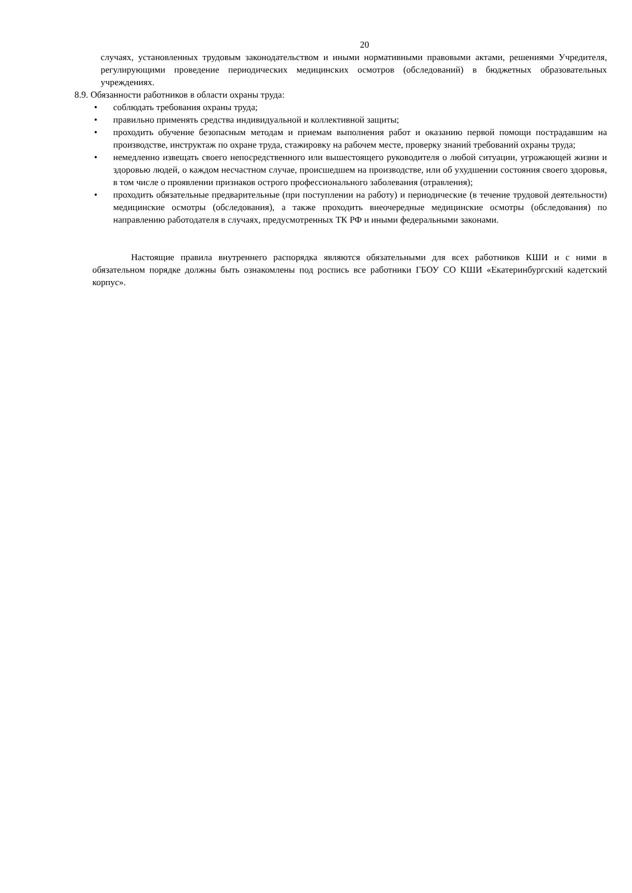20
случаях, установленных трудовым законодательством и иными нормативными правовыми актами, решениями Учредителя, регулирующими проведение периодических медицинских осмотров (обследований) в бюджетных образовательных учреждениях.
8.9. Обязанности работников в области охраны труда:
• соблюдать требования охраны труда;
• правильно применять средства индивидуальной и коллективной защиты;
• проходить обучение безопасным методам и приемам выполнения работ и оказанию первой помощи пострадавшим на производстве, инструктаж по охране труда, стажировку на рабочем месте, проверку знаний требований охраны труда;
• немедленно извещать своего непосредственного или вышестоящего руководителя о любой ситуации, угрожающей жизни и здоровью людей, о каждом несчастном случае, происшедшем на производстве, или об ухудшении состояния своего здоровья, в том числе о проявлении признаков острого профессионального заболевания (отравления);
• проходить обязательные предварительные (при поступлении на работу) и периодические (в течение трудовой деятельности) медицинские осмотры (обследования), а также проходить внеочередные медицинские осмотры (обследования) по направлению работодателя в случаях, предусмотренных ТК РФ и иными федеральными законами.
Настоящие правила внутреннего распорядка являются обязательными для всех работников КШИ и с ними в обязательном порядке должны быть ознакомлены под роспись все работники ГБОУ СО КШИ «Екатеринбургский кадетский корпус».